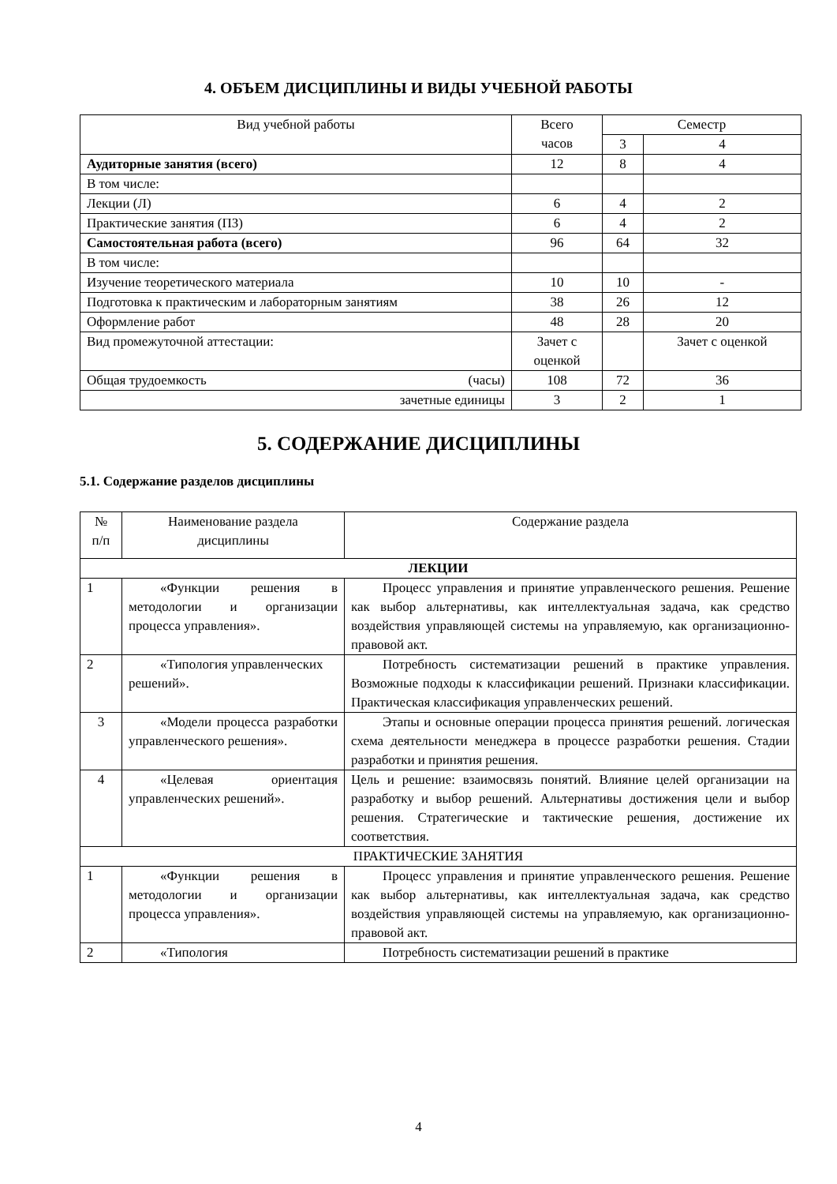4. ОБЪЕМ ДИСЦИПЛИНЫ И ВИДЫ УЧЕБНОЙ РАБОТЫ
| Вид учебной работы | Всего часов | Семестр | |
| --- | --- | --- | --- |
| | | 3 | 4 |
| Аудиторные занятия (всего) | 12 | 8 | 4 |
| В том числе: | | | |
| Лекции (Л) | 6 | 4 | 2 |
| Практические занятия (ПЗ) | 6 | 4 | 2 |
| Самостоятельная работа (всего) | 96 | 64 | 32 |
| В том числе: | | | |
| Изучение теоретического материала | 10 | 10 | - |
| Подготовка к практическим и лабораторным занятиям | 38 | 26 | 12 |
| Оформление работ | 48 | 28 | 20 |
| Вид промежуточной аттестации: | Зачет с оценкой | | Зачет с оценкой |
| Общая трудоемкость (часы) | 108 | 72 | 36 |
| зачетные единицы | 3 | 2 | 1 |
5. СОДЕРЖАНИЕ ДИСЦИПЛИНЫ
5.1. Содержание разделов дисциплины
| № п/п | Наименование раздела дисциплины | Содержание раздела |
| --- | --- | --- |
| ЛЕКЦИИ | | |
| 1 | «Функции решения в методологии и организации процесса управления». | Процесс управления и принятие управленческого решения. Решение как выбор альтернативы, как интеллектуальная задача, как средство воздействия управляющей системы на управляемую, как организационно-правовой акт. |
| 2 | «Типология управленческих решений». | Потребность систематизации решений в практике управления. Возможные подходы к классификации решений. Признаки классификации. Практическая классификация управленческих решений. |
| 3 | «Модели процесса разработки управленческого решения». | Этапы и основные операции процесса принятия решений. логическая схема деятельности менеджера в процессе разработки решения. Стадии разработки и принятия решения. |
| 4 | «Целевая ориентация управленческих решений». | Цель и решение: взаимосвязь понятий. Влияние целей организации на разработку и выбор решений. Альтернативы достижения цели и выбор решения. Стратегические и тактические решения, достижение их соответствия. |
| ПРАКТИЧЕСКИЕ ЗАНЯТИЯ | | |
| 1 | «Функции решения в методологии и организации процесса управления». | Процесс управления и принятие управленческого решения. Решение как выбор альтернативы, как интеллектуальная задача, как средство воздействия управляющей системы на управляемую, как организационно-правовой акт. |
| 2 | «Типология | Потребность систематизации решений в практике |
4